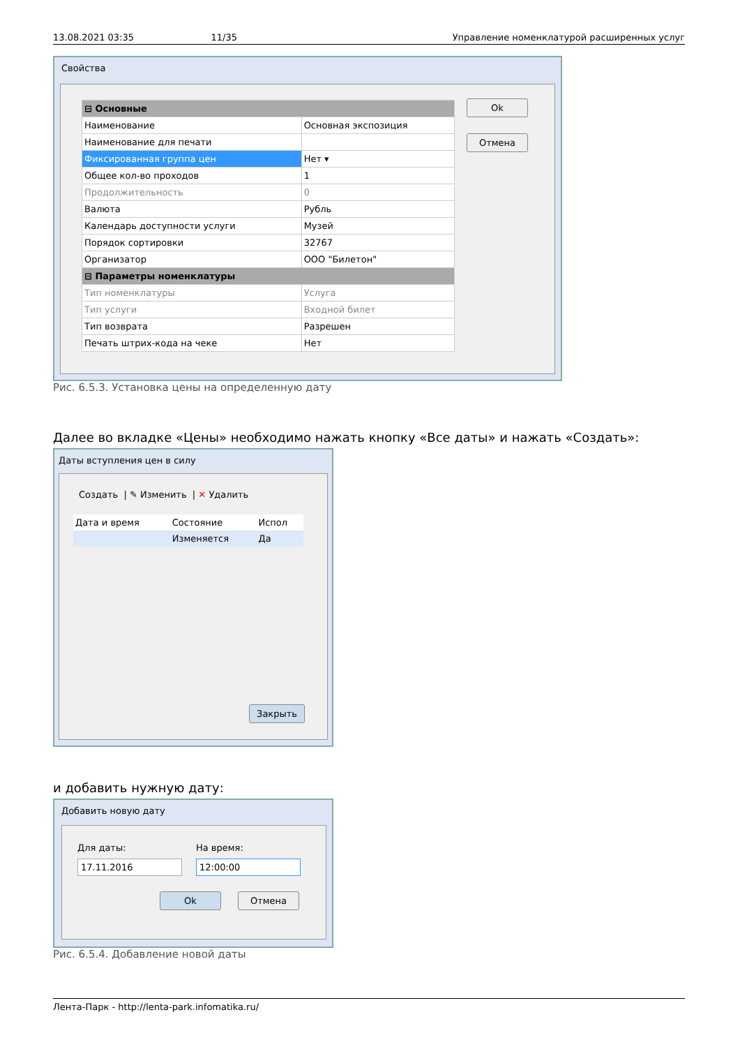13.08.2021 03:35 11/35 Управление номенклатурой расширенных услуг
Свойства
| ⊟ Основные | |
| Наименование | Основная экспозиция |
| Наименование для печати | |
| Фиксированная группа цен | Нет ▾ |
| Общее кол-во проходов | 1 |
| Продолжительность | 0 |
| Валюта | Рубль |
| Календарь доступности услуги | Музей |
| Порядок сортировки | 32767 |
| Организатор | ООО "Билетон" |
| ⊟ Параметры номенклатуры | |
| Тип номенклатуры | Услуга |
| Тип услуги | Входной билет |
| Тип возврата | Разрешен |
| Печать штрих-кода на чеке | Нет |
Ok
Отмена
Рис. 6.5.3. Установка цены на определенную дату
Далее во вкладке «Цены» необходимо нажать кнопку «Все даты» и нажать «Создать»:
Даты вступления цен в силу
Создать | ✎ Изменить | ✕ Удалить
| Дата и время | Состояние | Испол |
| | Изменяется | Да |
Закрыть
и добавить нужную дату:
Добавить новую дату
Для даты:
17.11.2016
На время:
12:00:00
Ok Отмена
Рис. 6.5.4. Добавление новой даты
Лента-Парк - http://lenta-park.infomatika.ru/